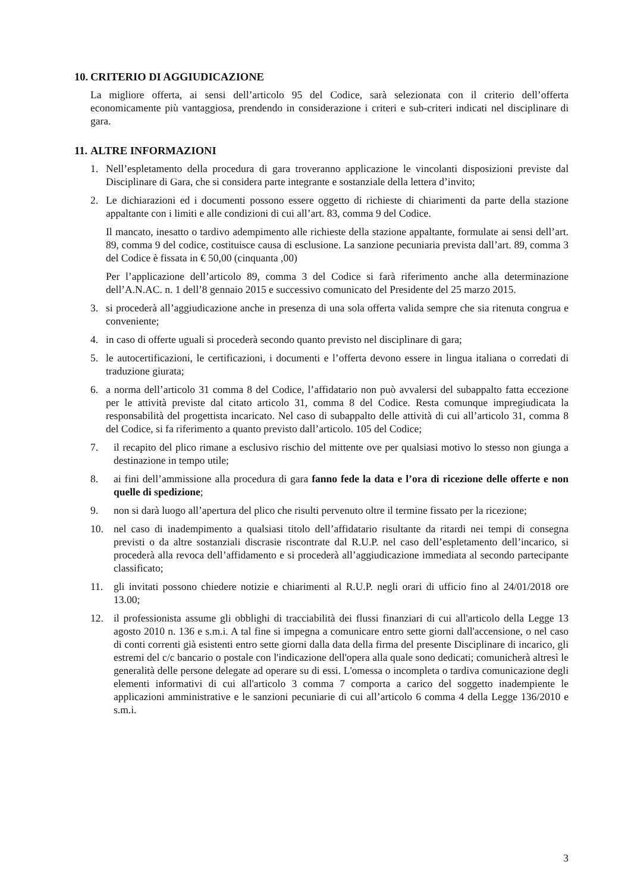10. CRITERIO DI AGGIUDICAZIONE
La migliore offerta, ai sensi dell’articolo 95 del Codice, sarà selezionata con il criterio dell’offerta economicamente più vantaggiosa, prendendo in considerazione i criteri e sub-criteri indicati nel disciplinare di gara.
11. ALTRE INFORMAZIONI
1. Nell’espletamento della procedura di gara troveranno applicazione le vincolanti disposizioni previste dal Disciplinare di Gara, che si considera parte integrante e sostanziale della lettera d’invito;
2. Le dichiarazioni ed i documenti possono essere oggetto di richieste di chiarimenti da parte della stazione appaltante con i limiti e alle condizioni di cui all’art. 83, comma 9 del Codice.
Il mancato, inesatto o tardivo adempimento alle richieste della stazione appaltante, formulate ai sensi dell’art. 89, comma 9 del codice, costituisce causa di esclusione. La sanzione pecuniaria prevista dall’art. 89, comma 3 del Codice è fissata in € 50,00 (cinquanta ,00)
Per l’applicazione dell’articolo 89, comma 3 del Codice si farà riferimento anche alla determinazione dell’A.N.AC. n. 1 dell’8 gennaio 2015 e successivo comunicato del Presidente del 25 marzo 2015.
3. si procederà all’aggiudicazione anche in presenza di una sola offerta valida sempre che sia ritenuta congrua e conveniente;
4. in caso di offerte uguali si procederà secondo quanto previsto nel disciplinare di gara;
5. le autocertificazioni, le certificazioni, i documenti e l’offerta devono essere in lingua italiana o corredati di traduzione giurata;
6. a norma dell’articolo 31 comma 8 del Codice, l’affidatario non può avvalersi del subappalto fatta eccezione per le attività previste dal citato articolo 31, comma 8 del Codice. Resta comunque impregiudicata la responsabilità del progettista incaricato. Nel caso di subappalto delle attività di cui all’articolo 31, comma 8 del Codice, si fa riferimento a quanto previsto dall’articolo. 105 del Codice;
7. il recapito del plico rimane a esclusivo rischio del mittente ove per qualsiasi motivo lo stesso non giunga a destinazione in tempo utile;
8. ai fini dell’ammissione alla procedura di gara fanno fede la data e l’ora di ricezione delle offerte e non quelle di spedizione;
9. non si darà luogo all’apertura del plico che risulti pervenuto oltre il termine fissato per la ricezione;
10. nel caso di inadempimento a qualsiasi titolo dell’affidatario risultante da ritardi nei tempi di consegna previsti o da altre sostanziali discrasie riscontrate dal R.U.P. nel caso dell’espletamento dell’incarico, si procederà alla revoca dell’affidamento e si procederà all’aggiudicazione immediata al secondo partecipante classificato;
11. gli invitati possono chiedere notizie e chiarimenti al R.U.P. negli orari di ufficio fino al 24/01/2018 ore 13.00;
12. il professionista assume gli obblighi di tracciabilità dei flussi finanziari di cui all'articolo della Legge 13 agosto 2010 n. 136 e s.m.i. A tal fine si impegna a comunicare entro sette giorni dall'accensione, o nel caso di conti correnti già esistenti entro sette giorni dalla data della firma del presente Disciplinare di incarico, gli estremi del c/c bancario o postale con l'indicazione dell'opera alla quale sono dedicati; comunicherà altresì le generalità delle persone delegate ad operare su di essi. L'omessa o incompleta o tardiva comunicazione degli elementi informativi di cui all'articolo 3 comma 7 comporta a carico del soggetto inadempiente le applicazioni amministrative e le sanzioni pecuniarie di cui all’articolo 6 comma 4 della Legge 136/2010 e s.m.i.
3